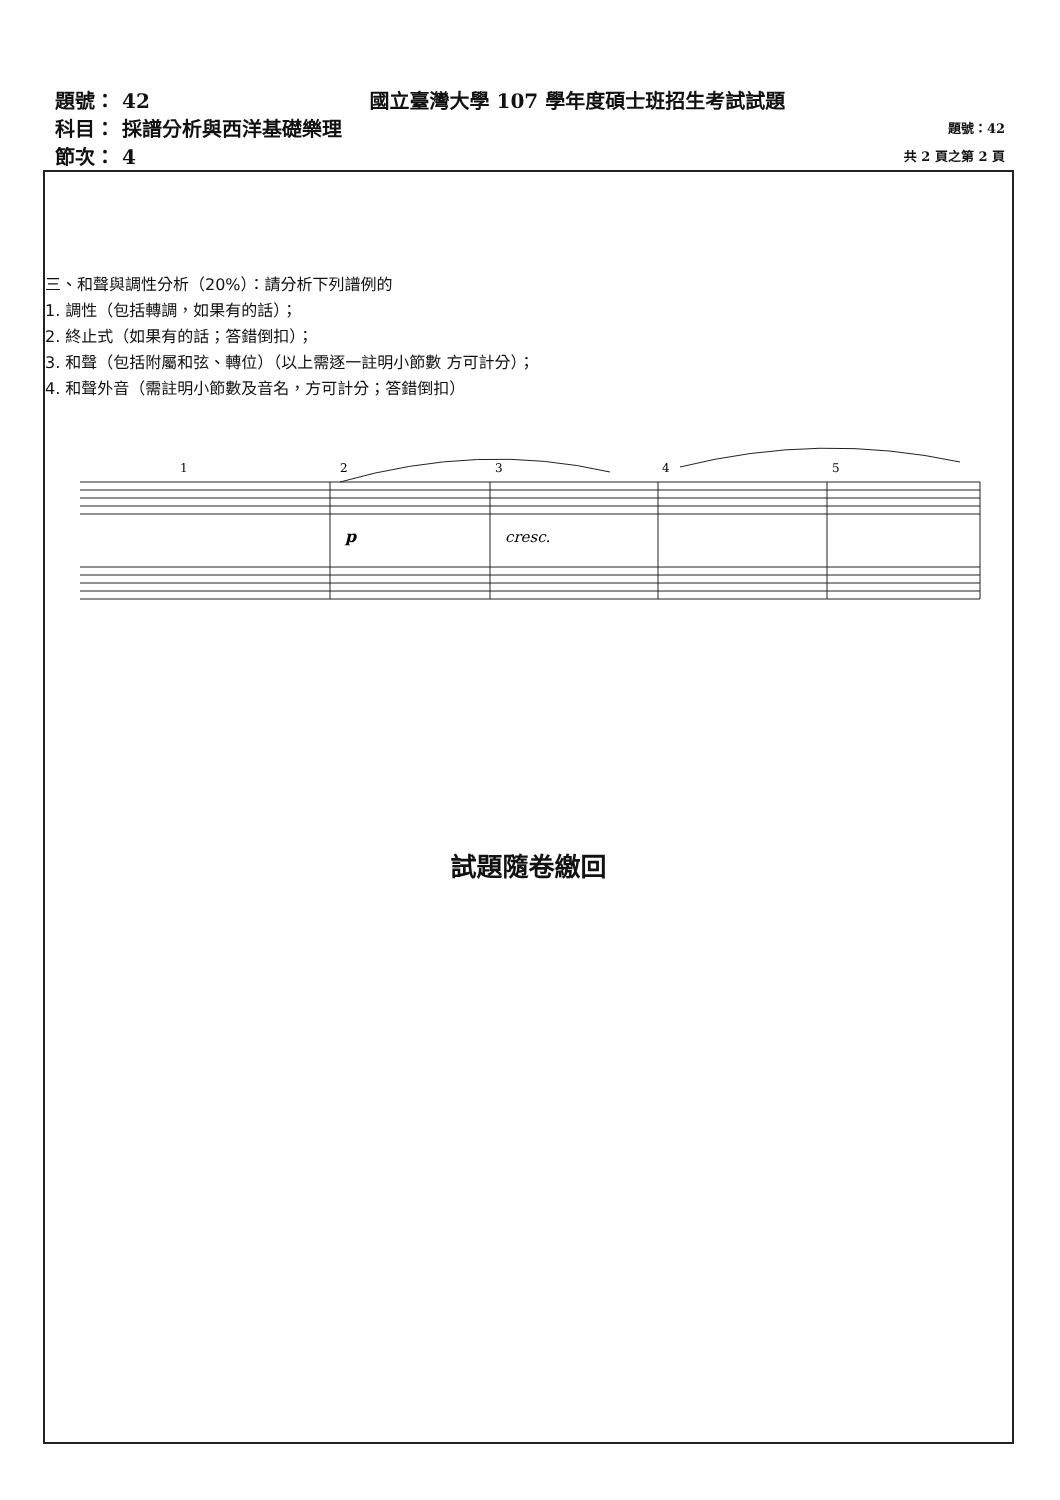題號： 42 國立臺灣大學 107 學年度碩士班招生考試試題
科目： 採譜分析與西洋基礎樂理 題號：42
節次： 4 共 2 頁之第 2 頁
三、和聲與調性分析（20%）：請分析下列譜例的
1. 調性（包括轉調，如果有的話）；
2. 終止式（如果有的話；答錯倒扣）；
3. 和聲（包括附屬和弦、轉位）（以上需逐一註明小節數 方可計分）；
4. 和聲外音（需註明小節數及音名，方可計分；答錯倒扣）
1
2
3
4
5
p
cresc.
試題隨卷繳回